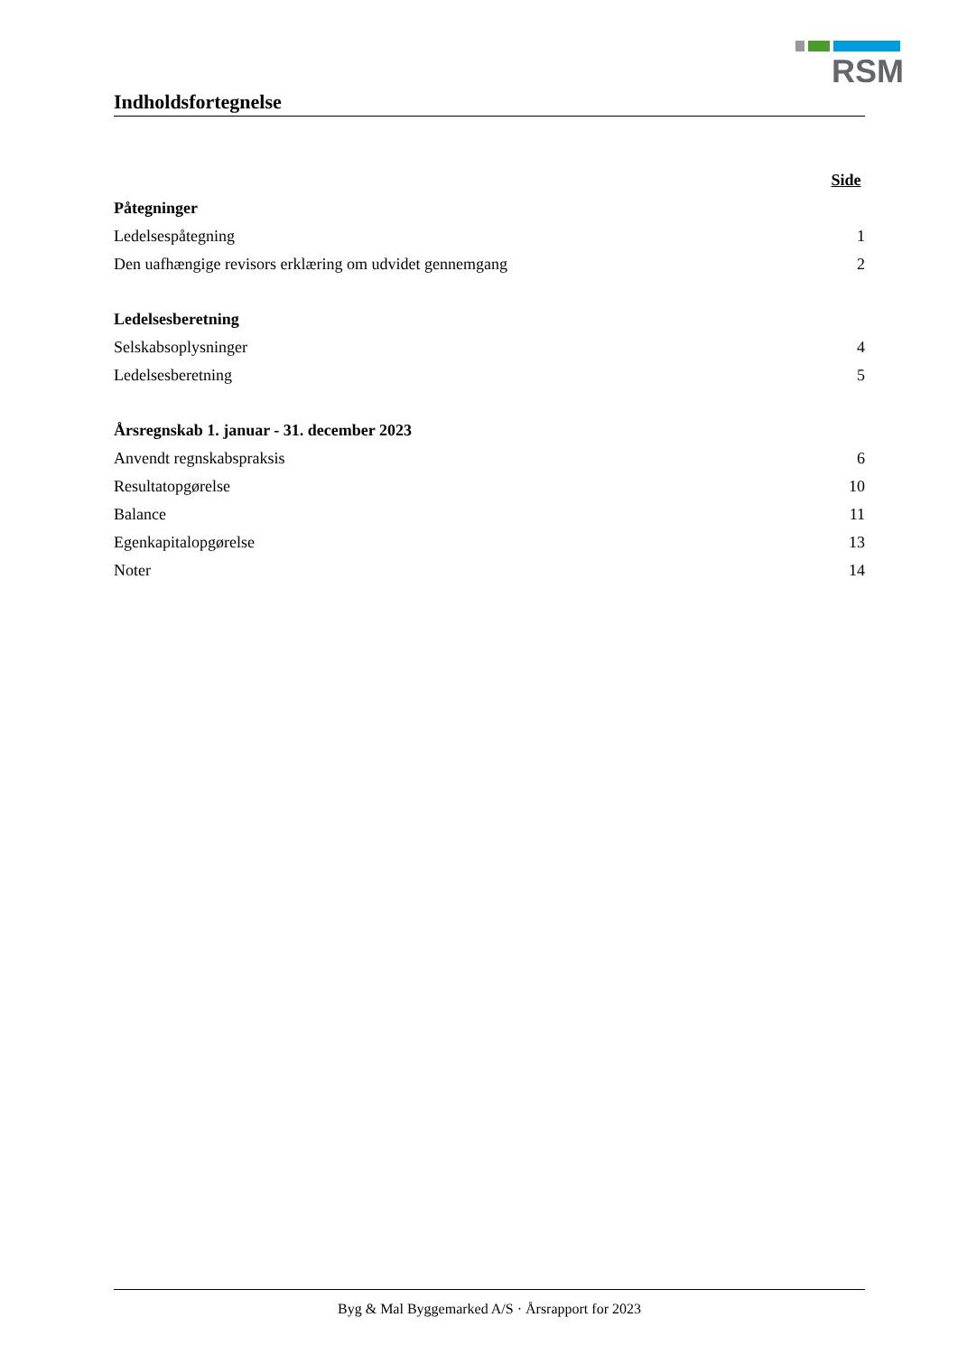RSM
Indholdsfortegnelse
| | Side |
| Påtegninger | |
| Ledelsespåtegning | 1 |
| Den uafhængige revisors erklæring om udvidet gennemgang | 2 |
| Ledelsesberetning | |
| Selskabsoplysninger | 4 |
| Ledelsesberetning | 5 |
| Årsregnskab 1. januar - 31. december 2023 | |
| Anvendt regnskabspraksis | 6 |
| Resultatopgørelse | 10 |
| Balance | 11 |
| Egenkapitalopgørelse | 13 |
| Noter | 14 |
Byg & Mal Byggemarked A/S · Årsrapport for 2023